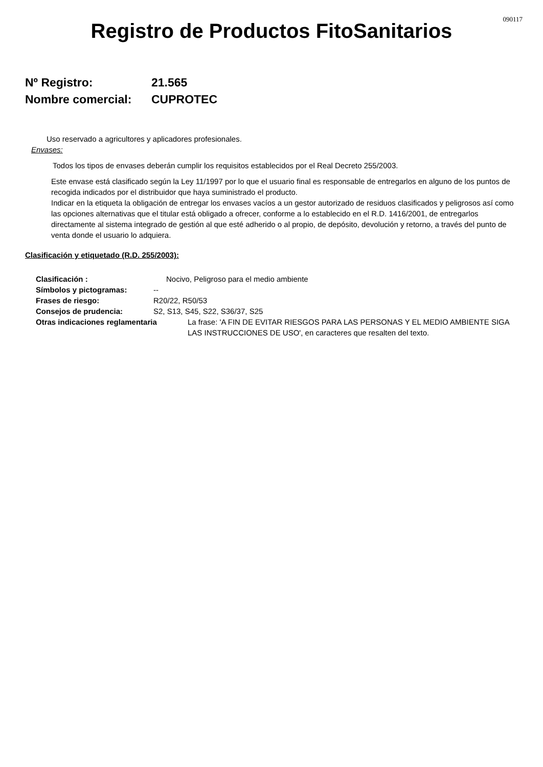090117
Registro de Productos FitoSanitarios
Nº Registro: 21.565
Nombre comercial: CUPROTEC
Uso reservado a agricultores y aplicadores profesionales.
Envases:
Todos los tipos de envases deberán cumplir los requisitos establecidos por el Real Decreto 255/2003.
Este envase está clasificado según la Ley 11/1997 por lo que el usuario final es responsable de entregarlos en alguno de los puntos de recogida indicados por el distribuidor que haya suministrado el producto.
Indicar en la etiqueta la obligación de entregar los envases vacíos a un gestor autorizado de residuos clasificados y peligrosos así como las opciones alternativas que el titular está obligado a ofrecer, conforme a lo establecido en el R.D. 1416/2001, de entregarlos directamente al sistema integrado de gestión al que esté adherido o al propio, de depósito, devolución y retorno, a través del punto de venta donde el usuario lo adquiera.
Clasificación y etiquetado (R.D. 255/2003):
Clasificación : Nocivo, Peligroso para el medio ambiente
Símbolos y pictogramas: --
Frases de riesgo: R20/22, R50/53
Consejos de prudencia: S2, S13, S45, S22, S36/37, S25
Otras indicaciones reglamentaria La frase: 'A FIN DE EVITAR RIESGOS PARA LAS PERSONAS Y EL MEDIO AMBIENTE SIGA LAS INSTRUCCIONES DE USO', en caracteres que resalten del texto.